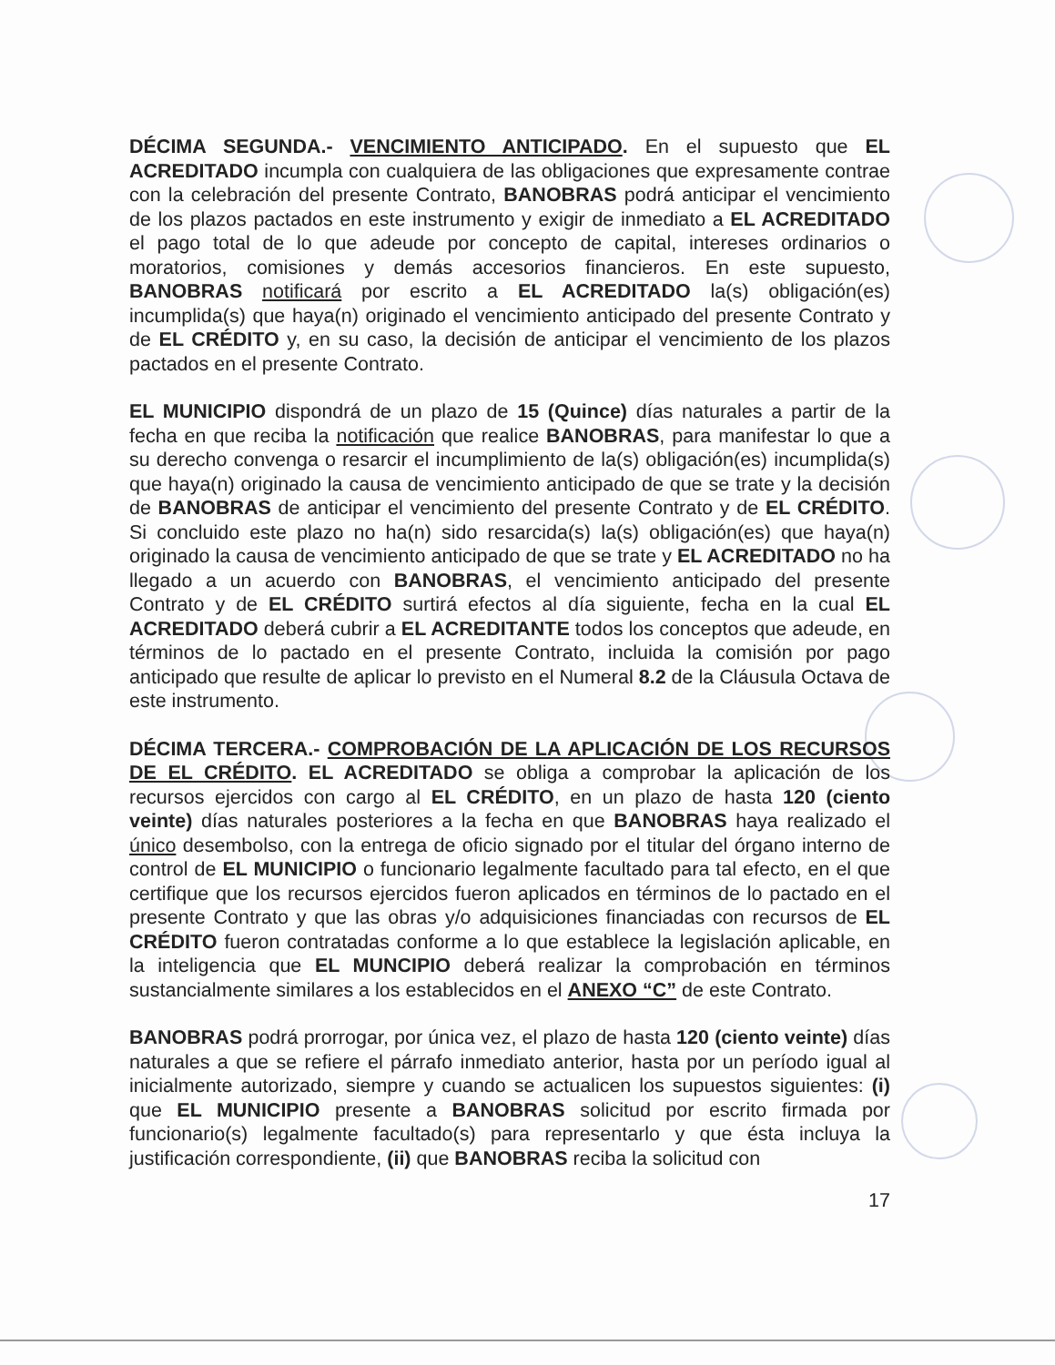DÉCIMA SEGUNDA.- VENCIMIENTO ANTICIPADO. En el supuesto que EL ACREDITADO incumpla con cualquiera de las obligaciones que expresamente contrae con la celebración del presente Contrato, BANOBRAS podrá anticipar el vencimiento de los plazos pactados en este instrumento y exigir de inmediato a EL ACREDITADO el pago total de lo que adeude por concepto de capital, intereses ordinarios o moratorios, comisiones y demás accesorios financieros. En este supuesto, BANOBRAS notificará por escrito a EL ACREDITADO la(s) obligación(es) incumplida(s) que haya(n) originado el vencimiento anticipado del presente Contrato y de EL CRÉDITO y, en su caso, la decisión de anticipar el vencimiento de los plazos pactados en el presente Contrato.
EL MUNICIPIO dispondrá de un plazo de 15 (Quince) días naturales a partir de la fecha en que reciba la notificación que realice BANOBRAS, para manifestar lo que a su derecho convenga o resarcir el incumplimiento de la(s) obligación(es) incumplida(s) que haya(n) originado la causa de vencimiento anticipado de que se trate y la decisión de BANOBRAS de anticipar el vencimiento del presente Contrato y de EL CRÉDITO. Si concluido este plazo no ha(n) sido resarcida(s) la(s) obligación(es) que haya(n) originado la causa de vencimiento anticipado de que se trate y EL ACREDITADO no ha llegado a un acuerdo con BANOBRAS, el vencimiento anticipado del presente Contrato y de EL CRÉDITO surtirá efectos al día siguiente, fecha en la cual EL ACREDITADO deberá cubrir a EL ACREDITANTE todos los conceptos que adeude, en términos de lo pactado en el presente Contrato, incluida la comisión por pago anticipado que resulte de aplicar lo previsto en el Numeral 8.2 de la Cláusula Octava de este instrumento.
DÉCIMA TERCERA.- COMPROBACIÓN DE LA APLICACIÓN DE LOS RECURSOS DE EL CRÉDITO. EL ACREDITADO se obliga a comprobar la aplicación de los recursos ejercidos con cargo al EL CRÉDITO, en un plazo de hasta 120 (ciento veinte) días naturales posteriores a la fecha en que BANOBRAS haya realizado el único desembolso, con la entrega de oficio signado por el titular del órgano interno de control de EL MUNICIPIO o funcionario legalmente facultado para tal efecto, en el que certifique que los recursos ejercidos fueron aplicados en términos de lo pactado en el presente Contrato y que las obras y/o adquisiciones financiadas con recursos de EL CRÉDITO fueron contratadas conforme a lo que establece la legislación aplicable, en la inteligencia que EL MUNCIPIO deberá realizar la comprobación en términos sustancialmente similares a los establecidos en el ANEXO “C” de este Contrato.
BANOBRAS podrá prorrogar, por única vez, el plazo de hasta 120 (ciento veinte) días naturales a que se refiere el párrafo inmediato anterior, hasta por un período igual al inicialmente autorizado, siempre y cuando se actualicen los supuestos siguientes: (i) que EL MUNICIPIO presente a BANOBRAS solicitud por escrito firmada por funcionario(s) legalmente facultado(s) para representarlo y que ésta incluya la justificación correspondiente, (ii) que BANOBRAS reciba la solicitud con
17